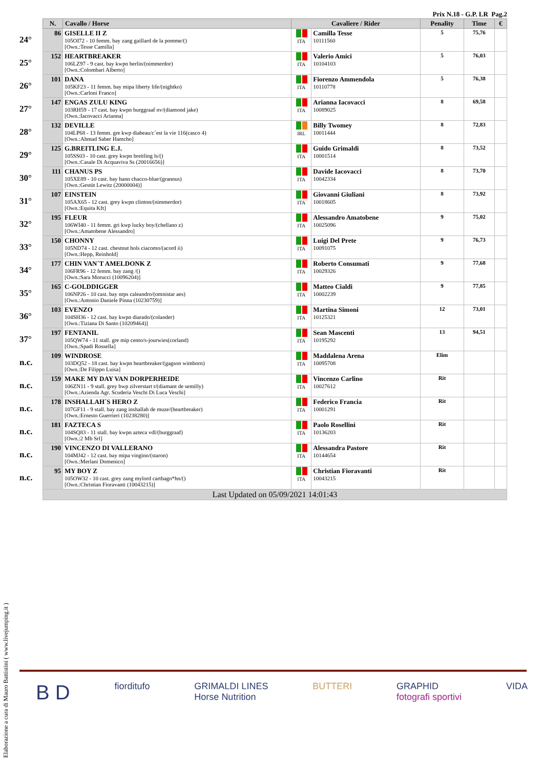Prix N.18 - G.P. LR Pag.2
| | N. | Cavallo / Horse | Cavaliere / Rider | | Penality | Time | € |
| --- | --- | --- | --- | --- | --- | --- | --- |
| 24° | 86 | GISELLE II Z 105OI72 - 10 femm. bay zang gaillard de la pomme/() [Own.:Tesse Camilla] | ITA | Camilla Tesse 10111560 | 5 | 75,76 | |
| 25° | 152 | HEARTBREAKER 106LZ97 - 9 cast. bay kwpn berlin/(nimmerdor) [Own.:Colombari Alberto] | ITA | Valerio Amici 10104103 | 5 | 76,03 | |
| 26° | 101 | DANA 105KF23 - 11 femm. bay mipa liberty life/(nightko) [Own.:Carloni Franco] | ITA | Fiorenzo Ammendola 10110778 | 5 | 76,38 | |
| 27° | 147 | ENGAS ZULU KING 103RH59 - 17 cast. bay kwpn burggraaf nv/(diamond jake) [Own.:Iacovacci Arianna] | ITA | Arianna Iacovacci 10089025 | 8 | 69,58 | |
| 28° | 132 | DEVILLE 104LP68 - 13 femm. gre kwp diabeau/c´est la vie 116(casco 4) [Own.:Ahmad Saber Hamcho] | IRL | Billy Twomey 10011444 | 8 | 72,83 | |
| 29° | 125 | G.BREITLING E.J. 105SS03 - 10 cast. grey kwpn breitling ls/() [Own.:Casale Di Acquaviva Ss (20016656)] | ITA | Guido Grimaldi 10001514 | 8 | 73,52 | |
| 30° | 111 | CHANUS PS 105XE89 - 10 cast. bay hann chacco-blue/(grannus) [Own.:Gestüt Lewitz (20000004)] | ITA | Davide Iacovacci 10042334 | 8 | 73,70 | |
| 31° | 107 | EINSTEIN 105AX65 - 12 cast. grey kwpn clinton/(nimmerdor) [Own.:Equita Kft] | ITA | Giovanni Giuliani 10018605 | 8 | 73,92 | |
| 32° | 195 | FLEUR 106WI40 - 11 femm. gri kwp lucky boy/(chellano z) [Own.:Amatobene Alessandro] | ITA | Alessandro Amatobene 10025096 | 9 | 75,02 | |
| 33° | 150 | CHONNY 105ND74 - 12 cast. chestnut hols ciacomo/(acord ii) [Own.:Hepp, Reinhold] | ITA | Luigi Del Prete 10091075 | 9 | 76,73 | |
| 34° | 177 | CHIN VAN´T AMELDONK Z 106FR96 - 12 femm. bay zang /() [Own.:Sara Morucci (10096204)] | ITA | Roberto Consumati 10029326 | 9 | 77,68 | |
| 35° | 165 | C-GOLDDIGGER 106NP26 - 10 cast. bay nrps caleandro/(omnistar aes) [Own.:Antonio Daniele Pinna (10230759)] | ITA | Matteo Cialdi 10002239 | 9 | 77,85 | |
| 36° | 103 | EVENZO 104SH36 - 12 cast. bay kwpn diarado/(colander) [Own.:Tiziana Di Santo (10209464)] | ITA | Martina Simoni 10125321 | 12 | 73,01 | |
| 37° | 197 | FENTANIL 105QW74 - 11 stall. gre mip cento/s-jourwies(corland) [Own.:Spadi Rossella] | ITA | Sean Mascenti 10195292 | 13 | 94,51 | |
| n.c. | 109 | WINDROSE 103DQ52 - 18 cast. bay kwpn heartbreaker/(gagson wimborn) [Own.:De Filippo Luisa] | ITA | Maddalena Arena 10095708 | Elim | | |
| n.c. | 159 | MAKE MY DAY VAN DORPERHEIDE 106ZN11 - 9 stall. grey bwp zilverstart t/(diamant de semilly) [Own.:Azienda Agr. Scuderia Veschi Di Luca Veschi] | ITA | Vincenzo Carlino 10027612 | Rit | | |
| n.c. | 178 | INSHALLAH´S HERO Z 107GF11 - 9 stall. bay zang inshallah de muze/(heartbreaker) [Own.:Ernesto Guerrieri (10238280)] | ITA | Federico Francia 10001291 | Rit | | |
| n.c. | 181 | FAZTECA S 104SQ83 - 11 stall. bay kwpn azteca vdl/(burggraaf) [Own.:2 Mb Srl] | ITA | Paolo Rosellini 10136203 | Rit | | |
| n.c. | 190 | VINCENZO DI VALLERANO 104MJ42 - 12 cast. bay mipa vingino/(staron) [Own.:Merlani Domenico] | ITA | Alessandra Pastore 10144654 | Rit | | |
| n.c. | 95 | MY BOY Z 105OW32 - 10 cast. grey zang mylord carthago*hn/() [Own.:Christian Fioravanti (10043215)] | ITA | Christian Fioravanti 10043215 | Rit | | |
| | Last Updated on 05/09/2021 14:01:43 | | | | | | |
Elaborazione a cura di Mauro Battistini ( www.livejumping.it )
B D fiorditufo GRIMALDI LINES
Horse Nutrition BUTTERI GRAPHID
fotografi sportivi VIDA